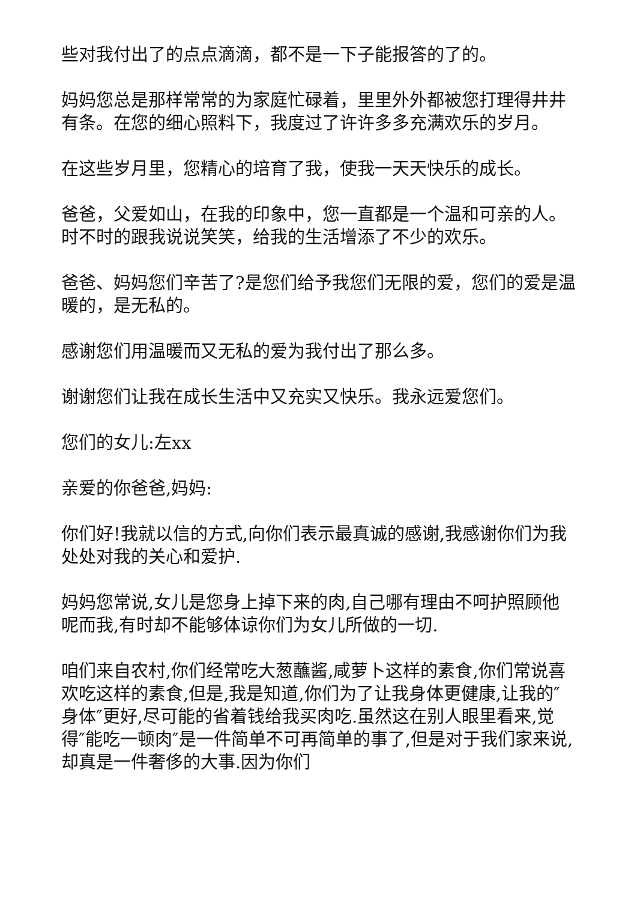些对我付出了的点点滴滴，都不是一下子能报答的了的。
妈妈您总是那样常常的为家庭忙碌着，里里外外都被您打理得井井有条。在您的细心照料下，我度过了许许多多充满欢乐的岁月。
在这些岁月里，您精心的培育了我，使我一天天快乐的成长。
爸爸，父爱如山，在我的印象中，您一直都是一个温和可亲的人。时不时的跟我说说笑笑，给我的生活增添了不少的欢乐。
爸爸、妈妈您们辛苦了?是您们给予我您们无限的爱，您们的爱是温暖的，是无私的。
感谢您们用温暖而又无私的爱为我付出了那么多。
谢谢您们让我在成长生活中又充实又快乐。我永远爱您们。
您们的女儿:左xx
亲爱的你爸爸,妈妈:
你们好!我就以信的方式,向你们表示最真诚的感谢,我感谢你们为我处处对我的关心和爱护.
妈妈您常说,女儿是您身上掉下来的肉,自己哪有理由不呵护照顾他呢而我,有时却不能够体谅你们为女儿所做的一切.
咱们来自农村,你们经常吃大葱蘸酱,咸萝卜这样的素食,你们常说喜欢吃这样的素食,但是,我是知道,你们为了让我身体更健康,让我的″身体″更好,尽可能的省着钱给我买肉吃.虽然这在别人眼里看来,觉得″能吃一顿肉″是一件简单不可再简单的事了,但是对于我们家来说,却真是一件奢侈的大事.因为你们